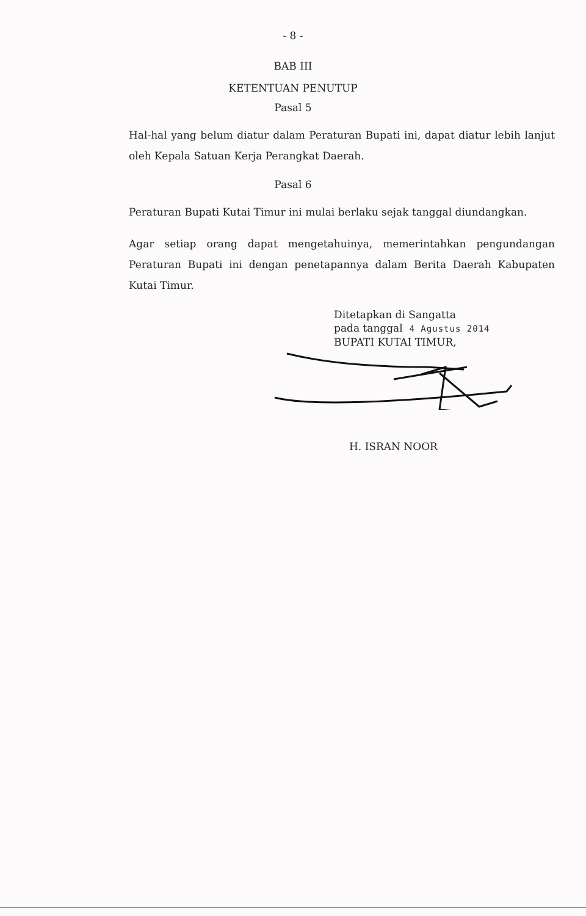- 8 -
BAB III
KETENTUAN PENUTUP
Pasal 5
Hal-hal yang belum diatur dalam Peraturan Bupati ini, dapat diatur lebih lanjut oleh Kepala Satuan Kerja Perangkat Daerah.
Pasal 6
Peraturan Bupati Kutai Timur ini mulai berlaku sejak tanggal diundangkan.
Agar setiap orang dapat mengetahuinya, memerintahkan pengundangan Peraturan Bupati ini dengan penetapannya dalam Berita Daerah Kabupaten Kutai Timur.
Ditetapkan di Sangatta
pada tanggal 4 Agustus 2014
BUPATI KUTAI TIMUR,
H. ISRAN NOOR